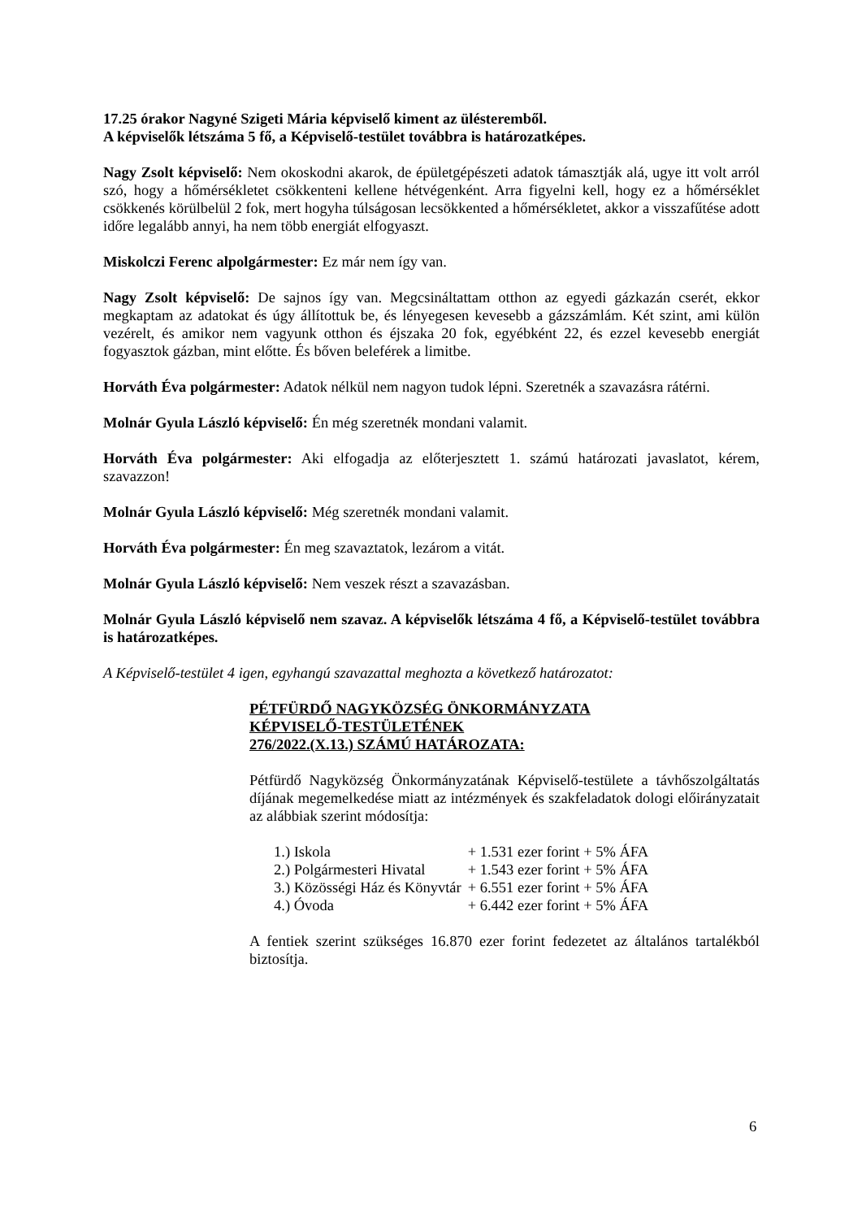17.25 órakor Nagyné Szigeti Mária képviselő kiment az ülésteremből.
A képviselők létszáma 5 fő, a Képviselő-testület továbbra is határozatképes.
Nagy Zsolt képviselő: Nem okoskodni akarok, de épületgépészeti adatok támasztják alá, ugye itt volt arról szó, hogy a hőmérsékletet csökkenteni kellene hétvégenként. Arra figyelni kell, hogy ez a hőmérséklet csökkenés körülbelül 2 fok, mert hogyha túlságosan lecsökkented a hőmérsékletet, akkor a visszafűtése adott időre legalább annyi, ha nem több energiát elfogyaszt.
Miskolczi Ferenc alpolgármester: Ez már nem így van.
Nagy Zsolt képviselő: De sajnos így van. Megcsináltattam otthon az egyedi gázkazán cserét, ekkor megkaptam az adatokat és úgy állítottuk be, és lényegesen kevesebb a gázszámlám. Két szint, ami külön vezérelt, és amikor nem vagyunk otthon és éjszaka 20 fok, egyébként 22, és ezzel kevesebb energiát fogyasztok gázban, mint előtte. És bőven beleférek a limitbe.
Horváth Éva polgármester: Adatok nélkül nem nagyon tudok lépni. Szeretnék a szavazásra rátérni.
Molnár Gyula László képviselő: Én még szeretnék mondani valamit.
Horváth Éva polgármester: Aki elfogadja az előterjesztett 1. számú határozati javaslatot, kérem, szavazzon!
Molnár Gyula László képviselő: Még szeretnék mondani valamit.
Horváth Éva polgármester: Én meg szavaztatok, lezárom a vitát.
Molnár Gyula László képviselő: Nem veszek részt a szavazásban.
Molnár Gyula László képviselő nem szavaz. A képviselők létszáma 4 fő, a Képviselő-testület továbbra is határozatképes.
A Képviselő-testület 4 igen, egyhangú szavazattal meghozta a következő határozatot:
PÉTFÜRDŐ NAGYKÖZSÉG ÖNKORMÁNYZATA
KÉPVISELŐ-TESTÜLETÉNEK
276/2022.(X.13.) SZÁMÚ HATÁROZATA:
Pétfürdő Nagyközség Önkormányzatának Képviselő-testülete a távhőszolgáltatás díjának megemelkedése miatt az intézmények és szakfeladatok dologi előirányzatait az alábbiak szerint módosítja:
| 1.) Iskola | + 1.531 ezer forint + 5% ÁFA |
| 2.) Polgármesteri Hivatal | + 1.543 ezer forint + 5% ÁFA |
| 3.) Közösségi Ház és Könyvtár | + 6.551 ezer forint + 5% ÁFA |
| 4.) Óvoda | + 6.442 ezer forint + 5% ÁFA |
A fentiek szerint szükséges 16.870 ezer forint fedezetet az általános tartalékból biztosítja.
6